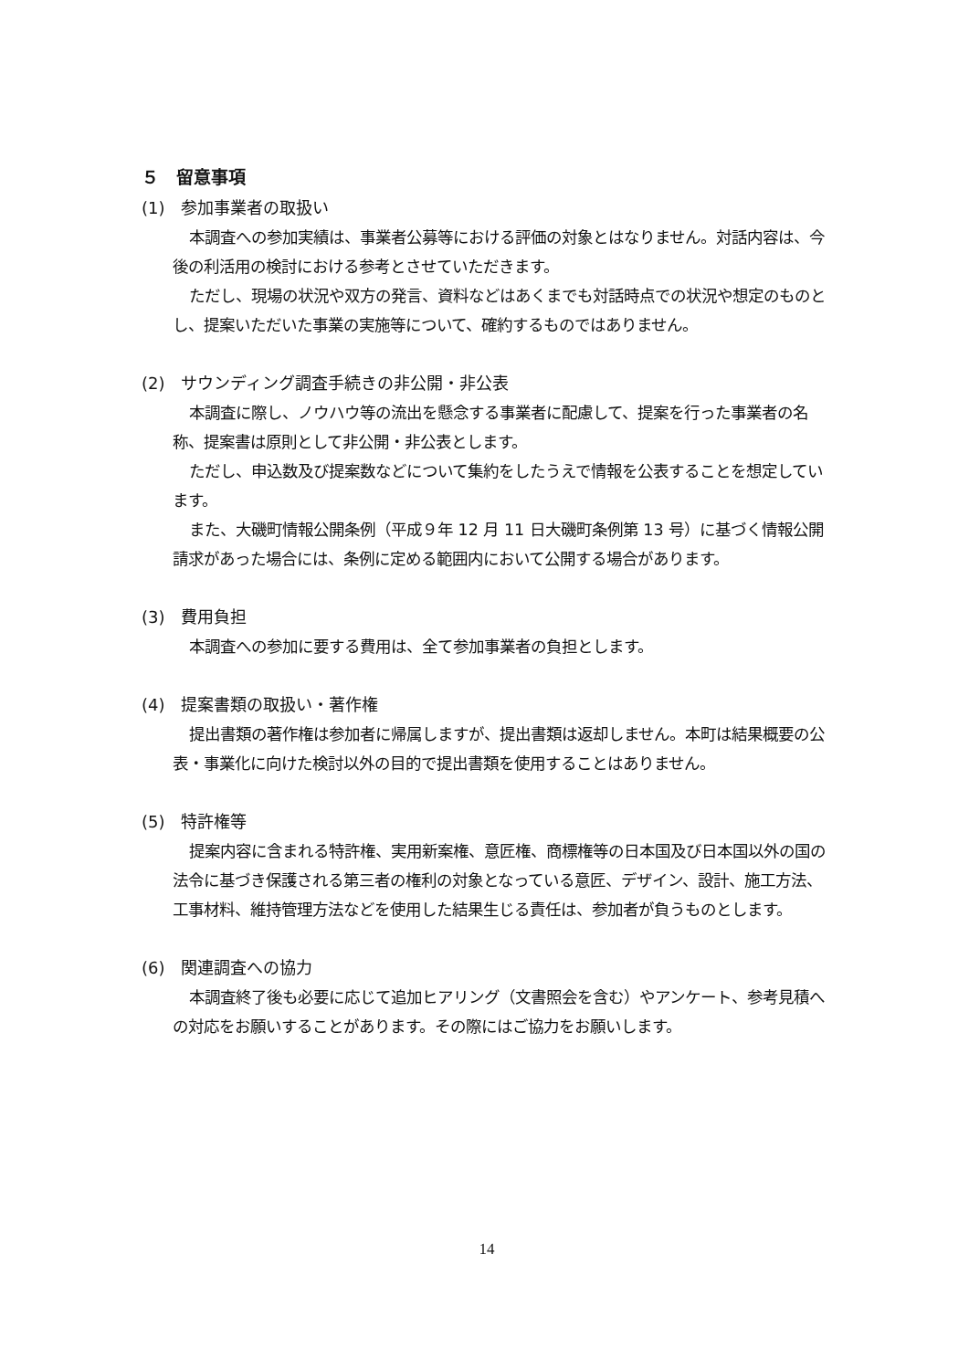５　留意事項
(1)　参加事業者の取扱い
本調査への参加実績は、事業者公募等における評価の対象とはなりません。対話内容は、今後の利活用の検討における参考とさせていただきます。
ただし、現場の状況や双方の発言、資料などはあくまでも対話時点での状況や想定のものとし、提案いただいた事業の実施等について、確約するものではありません。
(2)　サウンディング調査手続きの非公開・非公表
本調査に際し、ノウハウ等の流出を懸念する事業者に配慮して、提案を行った事業者の名称、提案書は原則として非公開・非公表とします。
ただし、申込数及び提案数などについて集約をしたうえで情報を公表することを想定しています。
また、大磯町情報公開条例（平成９年 12 月 11 日大磯町条例第 13 号）に基づく情報公開請求があった場合には、条例に定める範囲内において公開する場合があります。
(3)　費用負担
本調査への参加に要する費用は、全て参加事業者の負担とします。
(4)　提案書類の取扱い・著作権
提出書類の著作権は参加者に帰属しますが、提出書類は返却しません。本町は結果概要の公表・事業化に向けた検討以外の目的で提出書類を使用することはありません。
(5)　特許権等
提案内容に含まれる特許権、実用新案権、意匠権、商標権等の日本国及び日本国以外の国の法令に基づき保護される第三者の権利の対象となっている意匠、デザイン、設計、施工方法、工事材料、維持管理方法などを使用した結果生じる責任は、参加者が負うものとします。
(6)　関連調査への協力
本調査終了後も必要に応じて追加ヒアリング（文書照会を含む）やアンケート、参考見積への対応をお願いすることがあります。その際にはご協力をお願いします。
14